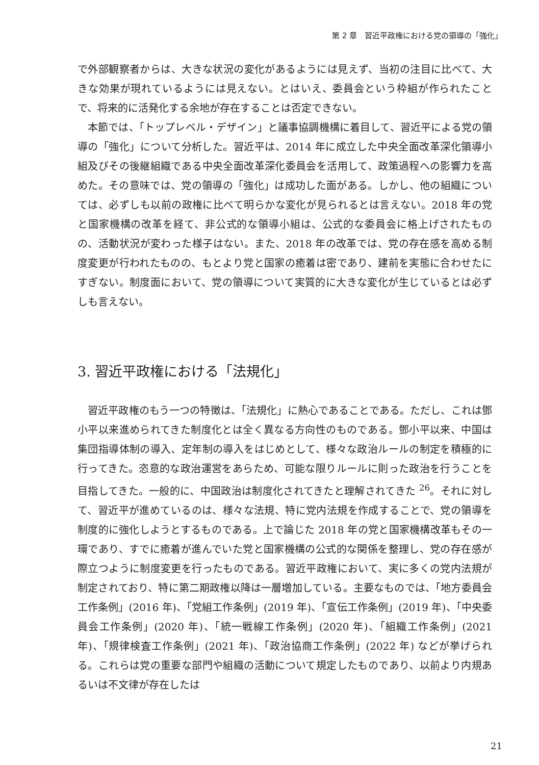第 2 章　習近平政権における党の領導の「強化」
で外部観察者からは、大きな状況の変化があるようには見えず、当初の注目に比べて、大きな効果が現れているようには見えない。とはいえ、委員会という枠組が作られたことで、将来的に活発化する余地が存在することは否定できない。
本節では、「トップレベル・デザイン」と議事協調機構に着目して、習近平による党の領導の「強化」について分析した。習近平は、2014 年に成立した中央全面改革深化領導小組及びその後継組織である中央全面改革深化委員会を活用して、政策過程への影響力を高めた。その意味では、党の領導の「強化」は成功した面がある。しかし、他の組織については、必ずしも以前の政権に比べて明らかな変化が見られるとは言えない。2018 年の党と国家機構の改革を経て、非公式的な領導小組は、公式的な委員会に格上げされたものの、活動状況が変わった様子はない。また、2018 年の改革では、党の存在感を高める制度変更が行われたものの、もとより党と国家の癒着は密であり、建前を実態に合わせたにすぎない。制度面において、党の領導について実質的に大きな変化が生じているとは必ずしも言えない。
3. 習近平政権における「法規化」
習近平政権のもう一つの特徴は、「法規化」に熱心であることである。ただし、これは鄧小平以来進められてきた制度化とは全く異なる方向性のものである。鄧小平以来、中国は集団指導体制の導入、定年制の導入をはじめとして、様々な政治ルールの制定を積極的に行ってきた。恣意的な政治運営をあらため、可能な限りルールに則った政治を行うことを目指してきた。一般的に、中国政治は制度化されてきたと理解されてきた <sup>26</sup>。それに対して、習近平が進めているのは、様々な法規、特に党内法規を作成することで、党の領導を制度的に強化しようとするものである。上で論じた 2018 年の党と国家機構改革もその一環であり、すでに癒着が進んでいた党と国家機構の公式的な関係を整理し、党の存在感が際立つように制度変更を行ったものである。習近平政権において、実に多くの党内法規が制定されており、特に第二期政権以降は一層増加している。主要なものでは、「地方委員会工作条例」(2016 年)、「党組工作条例」(2019 年)、「宣伝工作条例」(2019 年)、「中央委員会工作条例」(2020 年)、「統一戦線工作条例」(2020 年)、「組織工作条例」(2021 年)、「規律検査工作条例」(2021 年)、「政治協商工作条例」(2022 年) などが挙げられる。これらは党の重要な部門や組織の活動について規定したものであり、以前より内規あるいは不文律が存在したは
21